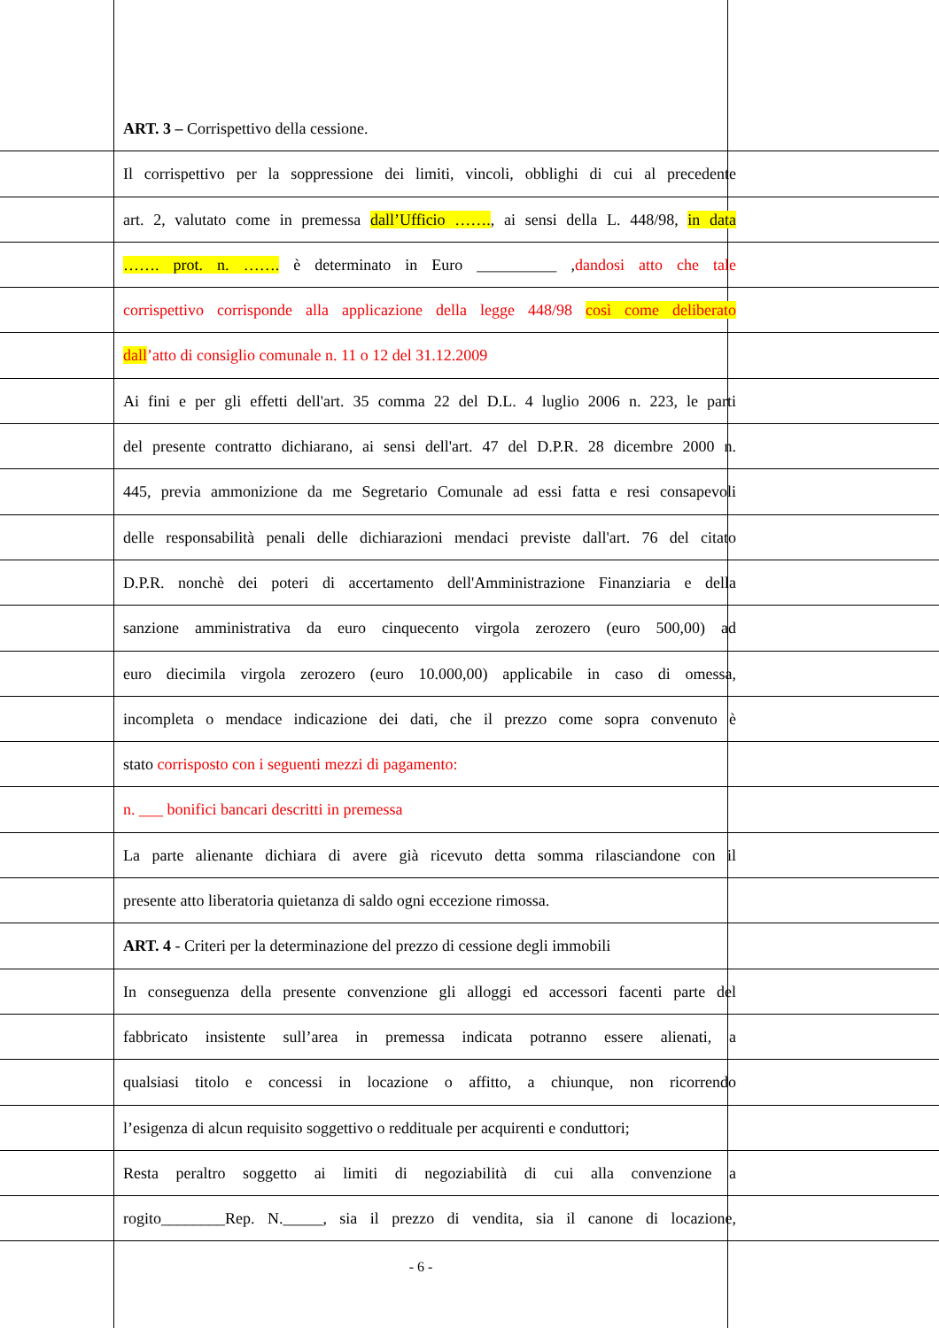ART. 3 – Corrispettivo della cessione.
Il corrispettivo per la soppressione dei limiti, vincoli, obblighi di cui al precedente
art. 2, valutato come in premessa dall’Ufficio ……., ai sensi della L. 448/98, in data
……. prot. n. ……. è determinato in Euro __________ ,dandosi atto che tale
corrispettivo corrisponde alla applicazione della legge 448/98 così come deliberato
dall’atto di consiglio comunale n. 11 o 12 del 31.12.2009
Ai fini e per gli effetti dell'art. 35 comma 22 del D.L. 4 luglio 2006 n. 223, le parti
del presente contratto dichiarano, ai sensi dell'art. 47 del D.P.R. 28 dicembre 2000 n.
445, previa ammonizione da me Segretario Comunale ad essi fatta e resi consapevoli
delle responsabilità penali delle dichiarazioni mendaci previste dall'art. 76 del citato
D.P.R. nonchè dei poteri di accertamento dell'Amministrazione Finanziaria e della
sanzione amministrativa da euro cinquecento virgola zerozero (euro 500,00) ad
euro diecimila virgola zerozero (euro 10.000,00) applicabile in caso di omessa,
incompleta o mendace indicazione dei dati, che il prezzo come sopra convenuto è
stato corrisposto con i seguenti mezzi di pagamento:
n. ___ bonifici bancari descritti in premessa
La parte alienante dichiara di avere già ricevuto detta somma rilasciandone con il
presente atto liberatoria quietanza di saldo ogni eccezione rimossa.
ART. 4 - Criteri per la determinazione del prezzo di cessione degli immobili
In conseguenza della presente convenzione gli alloggi ed accessori facenti parte del
fabbricato insistente sull’area in premessa indicata potranno essere alienati, a
qualsiasi titolo e concessi in locazione o affitto, a chiunque, non ricorrendo
l’esigenza di alcun requisito soggettivo o reddituale per acquirenti e conduttori;
Resta peraltro soggetto ai limiti di negoziabilità di cui alla convenzione a
rogito________Rep. N._____, sia il prezzo di vendita, sia il canone di locazione,
- 6 -